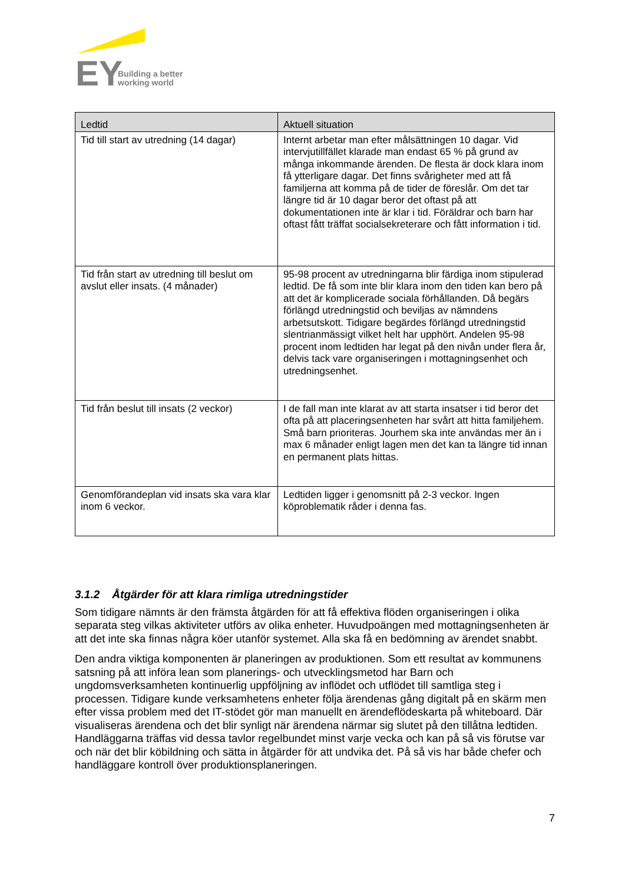EY
Building a better
working world
| Ledtid | Aktuell situation |
| --- | --- |
| Tid till start av utredning (14 dagar) | Internt arbetar man efter målsättningen 10 dagar. Vid intervjutillfället klarade man endast 65 % på grund av många inkommande ärenden. De flesta är dock klara inom få ytterligare dagar. Det finns svårigheter med att få familjerna att komma på de tider de föreslår. Om det tar längre tid är 10 dagar beror det oftast på att dokumentationen inte är klar i tid. Föräldrar och barn har oftast fått träffat socialsekreterare och fått information i tid. |
| Tid från start av utredning till beslut om avslut eller insats. (4 månader) | 95-98 procent av utredningarna blir färdiga inom stipulerad ledtid. De få som inte blir klara inom den tiden kan bero på att det är komplicerade sociala förhållanden. Då begärs förlängd utredningstid och beviljas av nämndens arbetsutskott. Tidigare begärdes förlängd utredningstid slentrianmässigt vilket helt har upphört. Andelen 95-98 procent inom ledtiden har legat på den nivån under flera år, delvis tack vare organiseringen i mottagningsenhet och utredningsenhet. |
| Tid från beslut till insats (2 veckor) | I de fall man inte klarat av att starta insatser i tid beror det ofta på att placeringsenheten har svårt att hitta familjehem. Små barn prioriteras. Jourhem ska inte användas mer än i max 6 månader enligt lagen men det kan ta längre tid innan en permanent plats hittas. |
| Genomförandeplan vid insats ska vara klar inom 6 veckor. | Ledtiden ligger i genomsnitt på 2-3 veckor. Ingen köproblematik råder i denna fas. |
3.1.2 Åtgärder för att klara rimliga utredningstider
Som tidigare nämnts är den främsta åtgärden för att få effektiva flöden organiseringen i olika separata steg vilkas aktiviteter utförs av olika enheter. Huvudpoängen med mottagningsenheten är att det inte ska finnas några köer utanför systemet. Alla ska få en bedömning av ärendet snabbt.
Den andra viktiga komponenten är planeringen av produktionen. Som ett resultat av kommunens satsning på att införa lean som planerings- och utvecklingsmetod har Barn och ungdomsverksamheten kontinuerlig uppföljning av inflödet och utflödet till samtliga steg i processen. Tidigare kunde verksamhetens enheter följa ärendenas gång digitalt på en skärm men efter vissa problem med det IT-stödet gör man manuellt en ärendeflödeskarta på whiteboard. Där visualiseras ärendena och det blir synligt när ärendena närmar sig slutet på den tillåtna ledtiden. Handläggarna träffas vid dessa tavlor regelbundet minst varje vecka och kan på så vis förutse var och när det blir köbildning och sätta in åtgärder för att undvika det. På så vis har både chefer och handläggare kontroll över produktionsplaneringen.
7